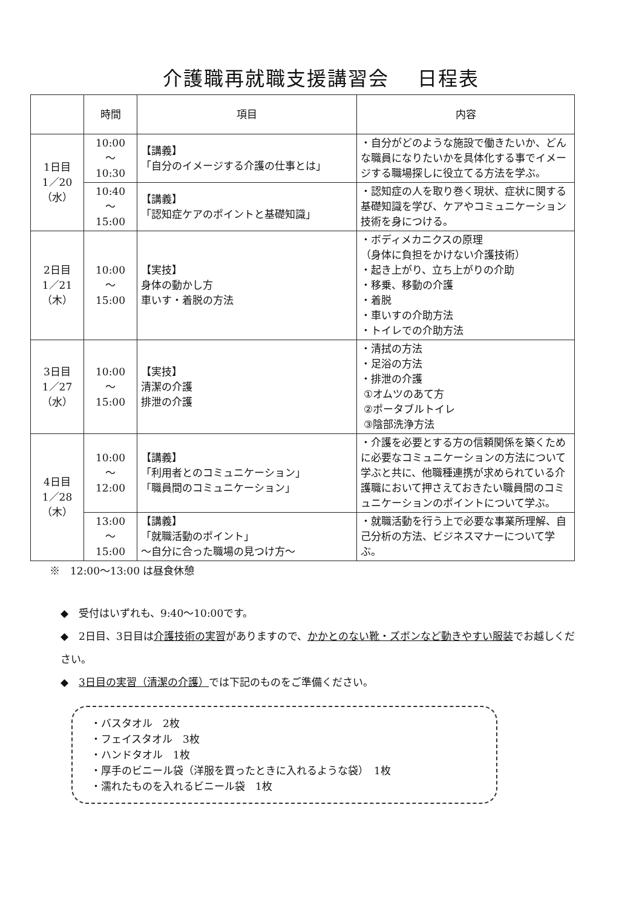介護職再就職支援講習会　 日程表
| | 時間 | 項目 | 内容 |
| --- | --- | --- | --- |
| 1日目 1／20 （水） | 10:00 ～ 10:30 | 【講義】 「自分のイメージする介護の仕事とは」 | ・自分がどのような施設で働きたいか、どんな職員になりたいかを具体化する事でイメージする職場探しに役立てる方法を学ぶ。 |
| | 10:40 ～ 15:00 | 【講義】 「認知症ケアのポイントと基礎知識」 | ・認知症の人を取り巻く現状、症状に関する基礎知識を学び、ケアやコミュニケーション技術を身につける。 |
| 2日目 1／21 （木） | 10:00 ～ 15:00 | 【実技】 身体の動かし方 車いす・着脱の方法 | ・ボディメカニクスの原理 （身体に負担をかけない介護技術） ・起き上がり、立ち上がりの介助 ・移乗、移動の介護 ・着脱 ・車いすの介助方法 ・トイレでの介助方法 |
| 3日目 1／27 （水） | 10:00 ～ 15:00 | 【実技】 清潔の介護 排泄の介護 | ・清拭の方法 ・足浴の方法 ・排泄の介護 ①オムツのあて方 ②ポータブルトイレ ③陰部洗浄方法 |
| 4日目 1／28 （木） | 10:00 ～ 12:00 | 【講義】 「利用者とのコミュニケーション」 「職員間のコミュニケーション」 | ・介護を必要とする方の信頼関係を築くために必要なコミュニケーションの方法について学ぶと共に、他職種連携が求められている介護職において押さえておきたい職員間のコミュニケーションのポイントについて学ぶ。 |
| | 13:00 ～ 15:00 | 【講義】 「就職活動のポイント」 ～自分に合った職場の見つけ方～ | ・就職活動を行う上で必要な事業所理解、自己分析の方法、ビジネスマナーについて学ぶ。 |
※　12:00～13:00 は昼食休憩
◆　受付はいずれも、9:40～10:00です。
◆　2日目、3日目は介護技術の実習がありますので、かかとのない靴・ズボンなど動きやすい服装でお越しください。
◆　3日目の実習（清潔の介護）では下記のものをご準備ください。
・バスタオル　2枚
・フェイスタオル　3枚
・ハンドタオル　1枚
・厚手のビニール袋（洋服を買ったときに入れるような袋）　1枚
・濡れたものを入れるビニール袋　1枚